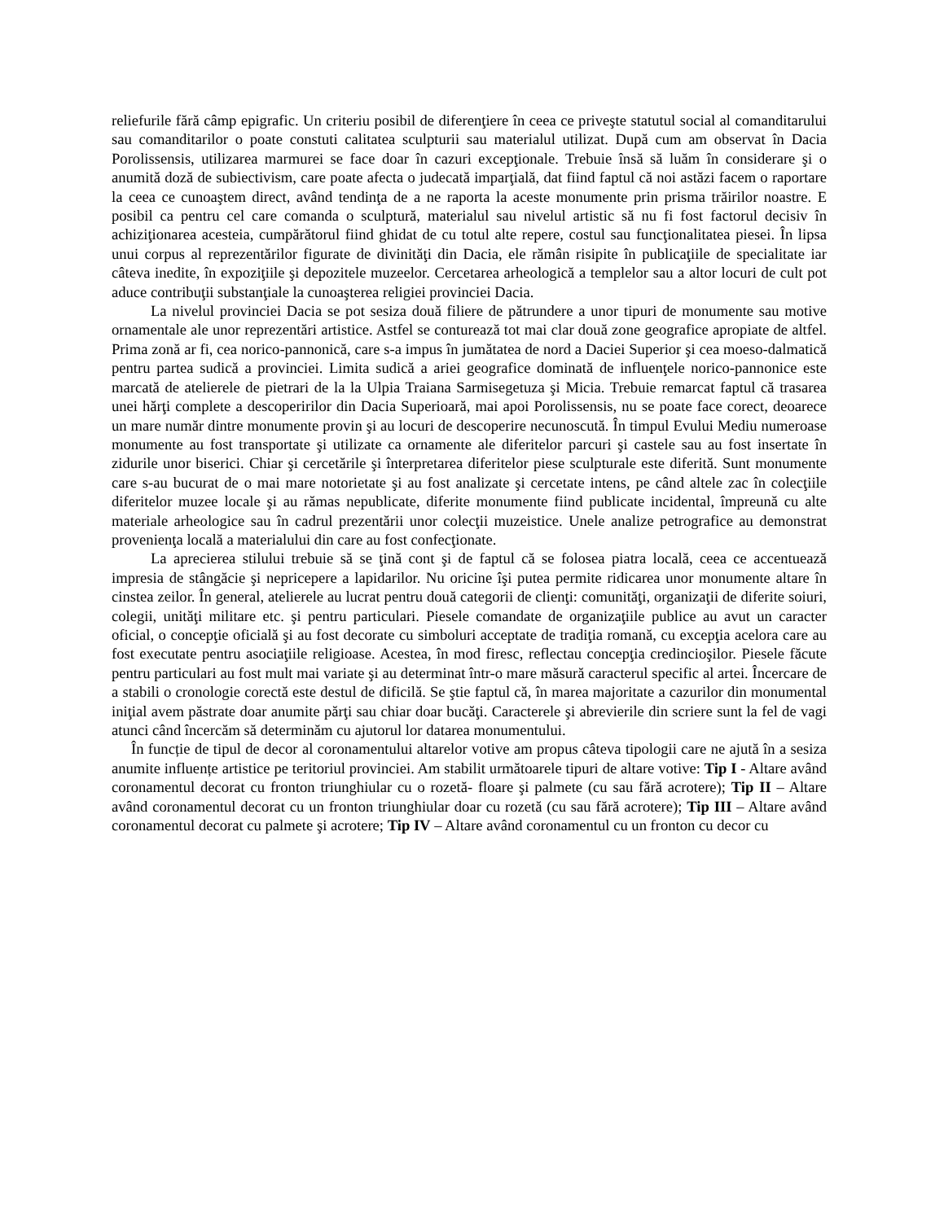reliefurile fără câmp epigrafic. Un criteriu posibil de diferenţiere în ceea ce priveşte statutul social al comanditarului sau comanditarilor o poate constuti calitatea sculpturii sau materialul utilizat. După cum am observat în Dacia Porolissensis, utilizarea marmurei se face doar în cazuri excepţionale. Trebuie însă să luăm în considerare şi o anumită doză de subiectivism, care poate afecta o judecată imparţială, dat fiind faptul că noi astăzi facem o raportare la ceea ce cunoaştem direct, având tendinţa de a ne raporta la aceste monumente prin prisma trăirilor noastre. E posibil ca pentru cel care comanda o sculptură, materialul sau nivelul artistic să nu fi fost factorul decisiv în achiziţionarea acesteia, cumpărătorul fiind ghidat de cu totul alte repere, costul sau funcţionalitatea piesei. În lipsa unui corpus al reprezentărilor figurate de divinităţi din Dacia, ele rămân risipite în publicaţiile de specialitate iar câteva inedite, în expoziţiile şi depozitele muzeelor. Cercetarea arheologică a templelor sau a altor locuri de cult pot aduce contribuţii substanţiale la cunoaşterea religiei provinciei Dacia.
La nivelul provinciei Dacia se pot sesiza două filiere de pătrundere a unor tipuri de monumente sau motive ornamentale ale unor reprezentări artistice. Astfel se conturează tot mai clar două zone geografice apropiate de altfel. Prima zonă ar fi, cea norico-pannonică, care s-a impus în jumătatea de nord a Daciei Superior şi cea moeso-dalmatică pentru partea sudică a provinciei. Limita sudică a ariei geografice dominată de influenţele norico-pannonice este marcată de atelierele de pietrari de la la Ulpia Traiana Sarmisegetuza şi Micia. Trebuie remarcat faptul că trasarea unei hărţi complete a descoperirilor din Dacia Superioară, mai apoi Porolissensis, nu se poate face corect, deoarece un mare număr dintre monumente provin şi au locuri de descoperire necunoscută. În timpul Evului Mediu numeroase monumente au fost transportate şi utilizate ca ornamente ale diferitelor parcuri şi castele sau au fost insertate în zidurile unor biserici. Chiar şi cercetările şi înterpretarea diferitelor piese sculpturale este diferită. Sunt monumente care s-au bucurat de o mai mare notorietate şi au fost analizate şi cercetate intens, pe când altele zac în colecţiile diferitelor muzee locale şi au rămas nepublicate, diferite monumente fiind publicate incidental, împreună cu alte materiale arheologice sau în cadrul prezentării unor colecţii muzeistice. Unele analize petrografice au demonstrat provenienţa locală a materialului din care au fost confecţionate.
La aprecierea stilului trebuie să se ţină cont şi de faptul că se folosea piatra locală, ceea ce accentuează impresia de stângăcie şi nepricepere a lapidarilor. Nu oricine îşi putea permite ridicarea unor monumente altare în cinstea zeilor. În general, atelierele au lucrat pentru două categorii de clienţi: comunităţi, organizaţii de diferite soiuri, colegii, unităţi militare etc. şi pentru particulari. Piesele comandate de organizaţiile publice au avut un caracter oficial, o concepţie oficială şi au fost decorate cu simboluri acceptate de tradiţia romană, cu excepţia acelora care au fost executate pentru asociaţiile religioase. Acestea, în mod firesc, reflectau concepţia credincioşilor. Piesele făcute pentru particulari au fost mult mai variate şi au determinat într-o mare măsură caracterul specific al artei. Încercare de a stabili o cronologie corectă este destul de dificilă. Se ştie faptul că, în marea majoritate a cazurilor din monumental iniţial avem păstrate doar anumite părţi sau chiar doar bucăţi. Caracterele şi abrevierile din scriere sunt la fel de vagi atunci când încercăm să determinăm cu ajutorul lor datarea monumentului.
În funcție de tipul de decor al coronamentului altarelor votive am propus câteva tipologii care ne ajută în a sesiza anumite influențe artistice pe teritoriul provinciei. Am stabilit următoarele tipuri de altare votive: Tip I - Altare având coronamentul decorat cu fronton triunghiular cu o rozetă- floare şi palmete (cu sau fără acrotere); Tip II – Altare având coronamentul decorat cu un fronton triunghiular doar cu rozetă (cu sau fără acrotere); Tip III – Altare având coronamentul decorat cu palmete şi acrotere; Tip IV – Altare având coronamentul cu un fronton cu decor cu